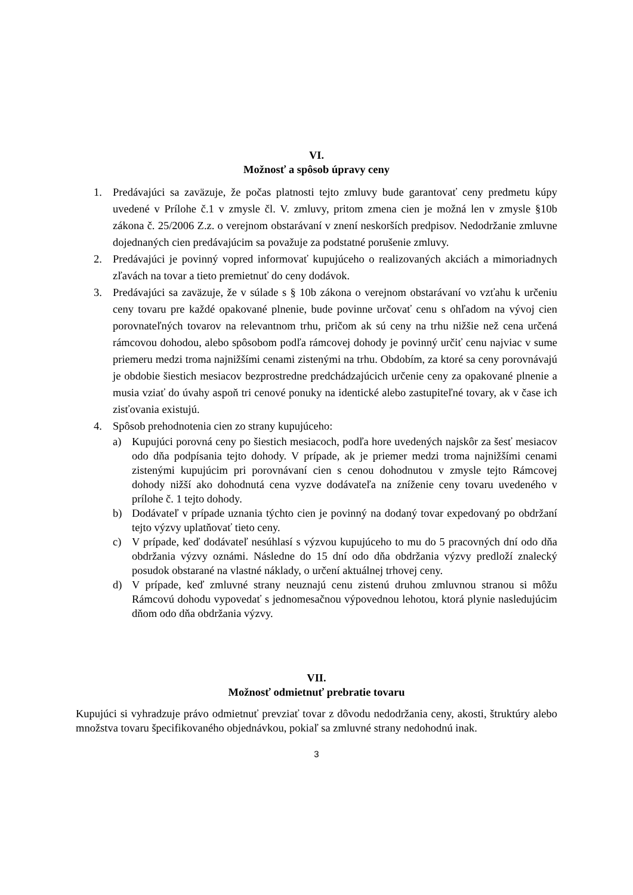VI.
Možnosť a spôsob úpravy ceny
1. Predávajúci sa zaväzuje, že počas platnosti tejto zmluvy bude garantovať ceny predmetu kúpy uvedené v Prílohe č.1 v zmysle čl. V. zmluvy, pritom zmena cien je možná len v zmysle §10b zákona č. 25/2006 Z.z. o verejnom obstarávaní v znení neskorších predpisov. Nedodržanie zmluvne dojednaných cien predávajúcim sa považuje za podstatné porušenie zmluvy.
2. Predávajúci je povinný vopred informovať kupujúceho o realizovaných akciách a mimoriadnych zľavách na tovar a tieto premietnuť do ceny dodávok.
3. Predávajúci sa zaväzuje, že v súlade s § 10b zákona o verejnom obstarávaní vo vzťahu k určeniu ceny tovaru pre každé opakované plnenie, bude povinne určovať cenu s ohľadom na vývoj cien porovnateľných tovarov na relevantnom trhu, pričom ak sú ceny na trhu nižšie než cena určená rámcovou dohodou, alebo spôsobom podľa rámcovej dohody je povinný určiť cenu najviac v sume priemeru medzi troma najnižšími cenami zistenými na trhu. Obdobím, za ktoré sa ceny porovnávajú je obdobie šiestich mesiacov bezprostredne predchádzajúcich určenie ceny za opakované plnenie a musia vziať do úvahy aspoň tri cenové ponuky na identické alebo zastupiteľné tovary, ak v čase ich zisťovania existujú.
4. Spôsob prehodnotenia cien zo strany kupujúceho:
a) Kupujúci porovná ceny po šiestich mesiacoch, podľa hore uvedených najskôr za šesť mesiacov odo dňa podpísania tejto dohody. V prípade, ak je priemer medzi troma najnižšími cenami zistenými kupujúcim pri porovnávaní cien s cenou dohodnutou v zmysle tejto Rámcovej dohody nižší ako dohodnutá cena vyzve dodávateľa na zníženie ceny tovaru uvedeného v prílohe č. 1 tejto dohody.
b) Dodávateľ v prípade uznania týchto cien je povinný na dodaný tovar expedovaný po obdržaní tejto výzvy uplatňovať tieto ceny.
c) V prípade, keď dodávateľ nesúhlasí s výzvou kupujúceho to mu do 5 pracovných dní odo dňa obdržania výzvy oznámi. Následne do 15 dní odo dňa obdržania výzvy predloží znalecký posudok obstarané na vlastné náklady, o určení aktuálnej trhovej ceny.
d) V prípade, keď zmluvné strany neuznajú cenu zistenú druhou zmluvnou stranou si môžu Rámcovú dohodu vypovedať s jednomesačnou výpovednou lehotou, ktorá plynie nasledujúcim dňom odo dňa obdržania výzvy.
VII.
Možnosť odmietnuť prebratie tovaru
Kupujúci si vyhradzuje právo odmietnuť prevziať tovar z dôvodu nedodržania ceny, akosti, štruktúry alebo množstva tovaru špecifikovaného objednávkou, pokiaľ sa zmluvné strany nedohodnú inak.
3